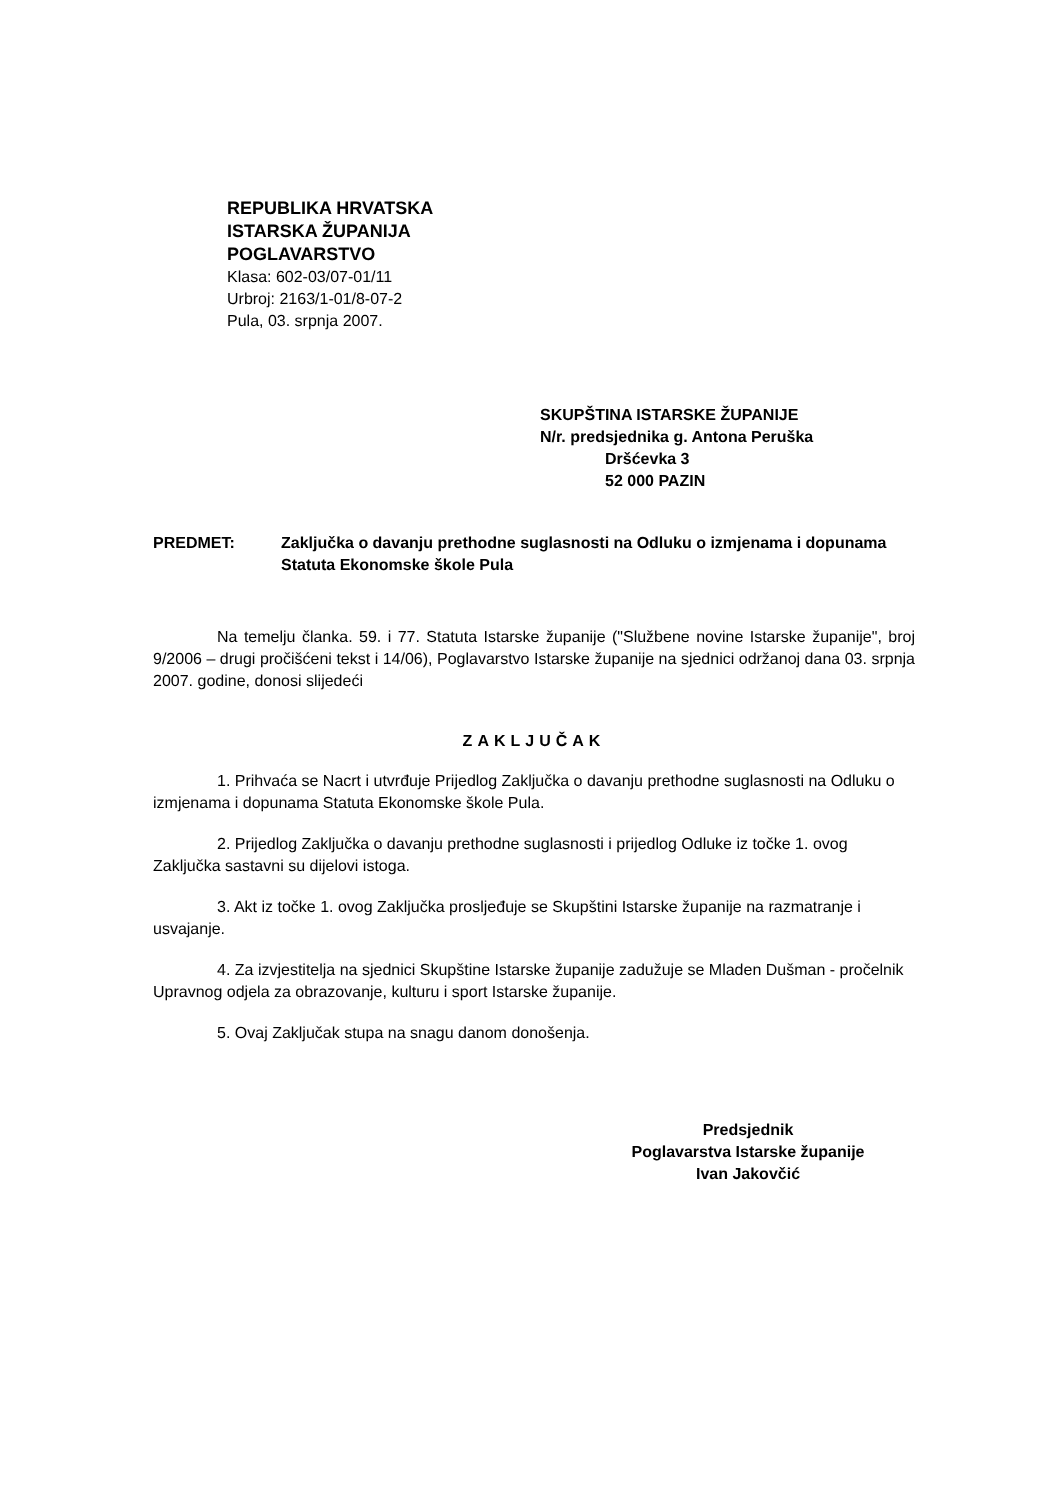REPUBLIKA HRVATSKA
ISTARSKA ŽUPANIJA
POGLAVARSTVO
Klasa: 602-03/07-01/11
Urbroj: 2163/1-01/8-07-2
Pula, 03. srpnja 2007.
SKUPŠTINA ISTARSKE ŽUPANIJE
N/r. predsjednika g. Antona Peruška
Dršćevka 3
52 000 PAZIN
PREDMET: Zaključka o davanju prethodne suglasnosti na Odluku o izmjenama i dopunama Statuta Ekonomske škole Pula
Na temelju članka. 59. i 77. Statuta Istarske županije ("Službene novine Istarske županije", broj 9/2006 – drugi pročišćeni tekst i 14/06), Poglavarstvo Istarske županije na sjednici održanoj dana 03. srpnja 2007. godine, donosi slijedeći
ZAKLJUČAK
1. Prihvaća se Nacrt i utvrđuje Prijedlog Zaključka o davanju prethodne suglasnosti na Odluku o izmjenama i dopunama Statuta Ekonomske škole Pula.
2. Prijedlog Zaključka o davanju prethodne suglasnosti i prijedlog Odluke iz točke 1. ovog Zaključka sastavni su dijelovi istoga.
3. Akt iz točke 1. ovog Zaključka prosljeđuje se Skupštini Istarske županije na razmatranje i usvajanje.
4. Za izvjestitelja na sjednici Skupštine Istarske županije zadužuje se Mladen Dušman - pročelnik Upravnog odjela za obrazovanje, kulturu i sport Istarske županije.
5. Ovaj Zaključak stupa na snagu danom donošenja.
Predsjednik
Poglavarstva Istarske županije
Ivan Jakovčić